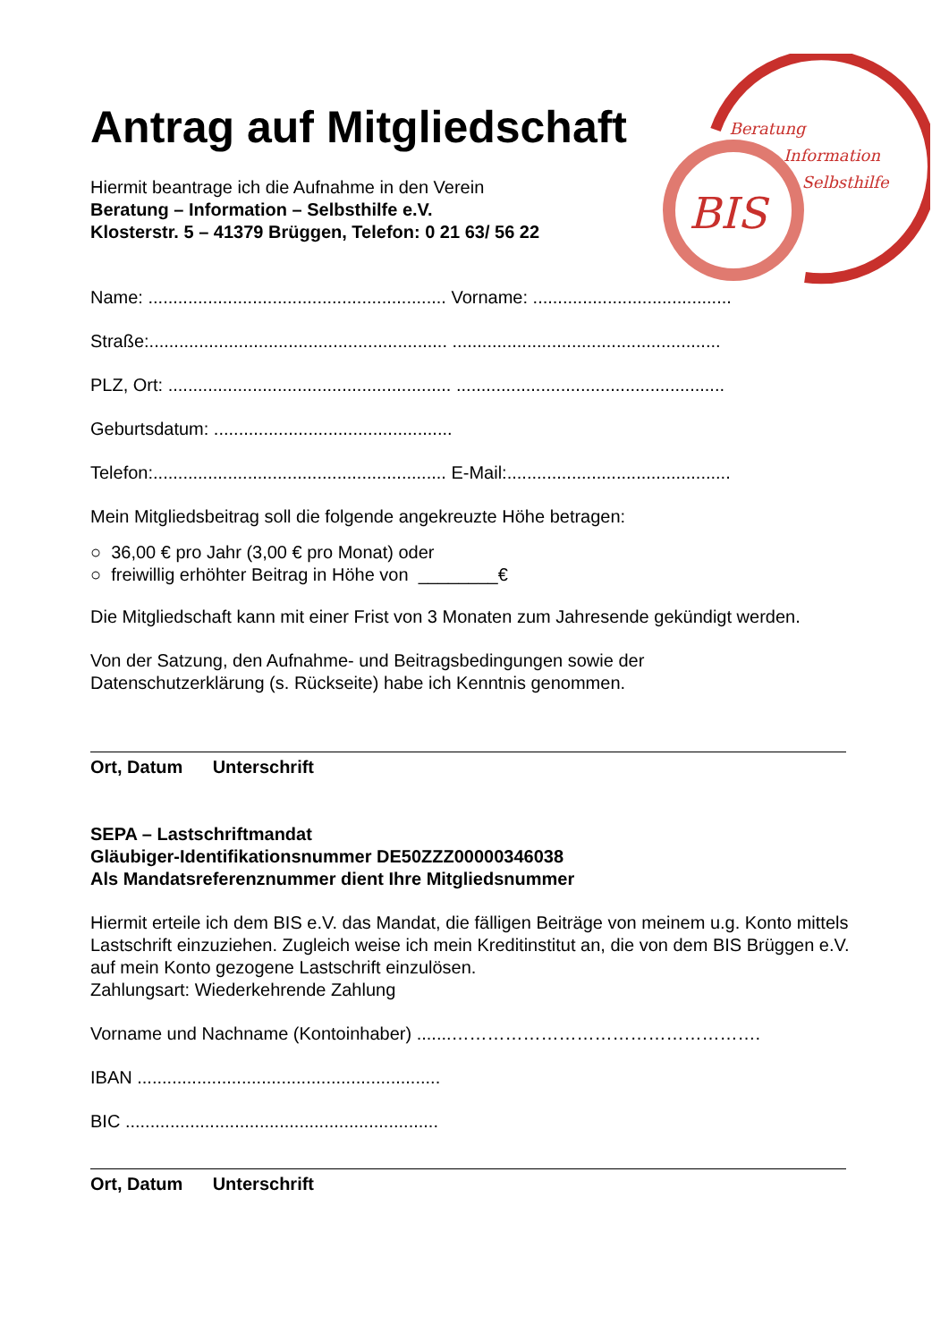Beratung
Information
Selbsthilfe
BIS
Antrag auf Mitgliedschaft
Hiermit beantrage ich die Aufnahme in den Verein
Beratung – Information – Selbsthilfe e.V.
Klosterstr. 5 – 41379 Brüggen, Telefon: 0 21 63/ 56 22
Name: ............................................................ Vorname: ........................................
Straße:............................................................ ......................................................
PLZ, Ort: ......................................................... ......................................................
Geburtsdatum: ................................................
Telefon:........................................................... E-Mail:.............................................
Mein Mitgliedsbeitrag soll die folgende angekreuzte Höhe betragen:
○ 36,00 € pro Jahr (3,00 € pro Monat) oder
○ freiwillig erhöhter Beitrag in Höhe von ________€
Die Mitgliedschaft kann mit einer Frist von 3 Monaten zum Jahresende gekündigt werden.
Von der Satzung, den Aufnahme- und Beitragsbedingungen sowie der
Datenschutzerklärung (s. Rückseite) habe ich Kenntnis genommen.
Ort, Datum Unterschrift
SEPA – Lastschriftmandat
Gläubiger-Identifikationsnummer DE50ZZZ00000346038
Als Mandatsreferenznummer dient Ihre Mitgliedsnummer
Hiermit erteile ich dem BIS e.V. das Mandat, die fälligen Beiträge von meinem u.g. Konto mittels Lastschrift einzuziehen. Zugleich weise ich mein Kreditinstitut an, die von dem BIS Brüggen e.V. auf mein Konto gezogene Lastschrift einzulösen.
Zahlungsart: Wiederkehrende Zahlung
Vorname und Nachname (Kontoinhaber) .......…………………………………………….
IBAN .............................................................
BIC ...............................................................
Ort, Datum Unterschrift